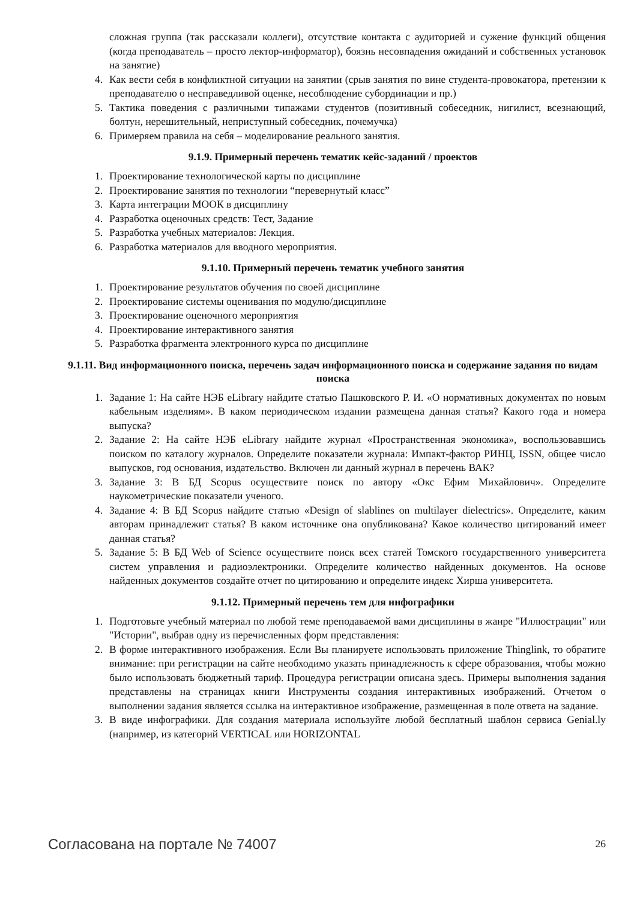сложная группа (так рассказали коллеги), отсутствие контакта с аудиторией и сужение функций общения (когда преподаватель – просто лектор-информатор), боязнь несовпадения ожиданий и собственных установок на занятие)
4. Как вести себя в конфликтной ситуации на занятии (срыв занятия по вине студента-провокатора, претензии к преподавателю о несправедливой оценке, несоблюдение субординации и пр.)
5. Тактика поведения с различными типажами студентов (позитивный собеседник, нигилист, всезнающий, болтун, нерешительный, неприступный собеседник, почемучка)
6. Примеряем правила на себя – моделирование реального занятия.
9.1.9. Примерный перечень тематик кейс-заданий / проектов
1. Проектирование технологической карты по дисциплине
2. Проектирование занятия по технологии “перевернутый класс”
3. Карта интеграции МООК в дисциплину
4. Разработка оценочных средств: Тест, Задание
5. Разработка учебных материалов: Лекция.
6. Разработка материалов для вводного мероприятия.
9.1.10. Примерный перечень тематик учебного занятия
1. Проектирование результатов обучения по своей дисциплине
2. Проектирование системы оценивания по модулю/дисциплине
3. Проектирование оценочного мероприятия
4. Проектирование интерактивного занятия
5. Разработка фрагмента электронного курса по дисциплине
9.1.11. Вид информационного поиска, перечень задач информационного поиска и содержание задания по видам поиска
1. Задание 1: На сайте НЭБ eLibrary найдите статью Пашковского Р. И. «О нормативных документах по новым кабельным изделиям». В каком периодическом издании размещена данная статья? Какого года и номера выпуска?
2. Задание 2: На сайте НЭБ eLibrary найдите журнал «Пространственная экономика», воспользовавшись поиском по каталогу журналов. Определите показатели журнала: Импакт-фактор РИНЦ, ISSN, общее число выпусков, год основания, издательство. Включен ли данный журнал в перечень ВАК?
3. Задание 3: В БД Scopus осуществите поиск по автору «Окс Ефим Михайлович». Определите наукометрические показатели ученого.
4. Задание 4: В БД Scopus найдите статью «Design of slablines on multilayer dielectrics». Определите, каким авторам принадлежит статья? В каком источнике она опубликована? Какое количество цитирований имеет данная статья?
5. Задание 5: В БД Web of Science осуществите поиск всех статей Томского государственного университета систем управления и радиоэлектроники. Определите количество найденных документов. На основе найденных документов создайте отчет по цитированию и определите индекс Хирша университета.
9.1.12. Примерный перечень тем для инфографики
1. Подготовьте учебный материал по любой теме преподаваемой вами дисциплины в жанре "Иллюстрации" или "Истории", выбрав одну из перечисленных форм представления:
2. В форме интерактивного изображения. Если Вы планируете использовать приложение Thinglink, то обратите внимание: при регистрации на сайте необходимо указать принадлежность к сфере образования, чтобы можно было использовать бюджетный тариф. Процедура регистрации описана здесь. Примеры выполнения задания представлены на страницах книги Инструменты создания интерактивных изображений. Отчетом о выполнении задания является ссылка на интерактивное изображение, размещенная в поле ответа на задание.
3. В виде инфографики. Для создания материала используйте любой бесплатный шаблон сервиса Genial.ly (например, из категорий VERTICAL или HORIZONTAL
Согласована на портале № 74007 26